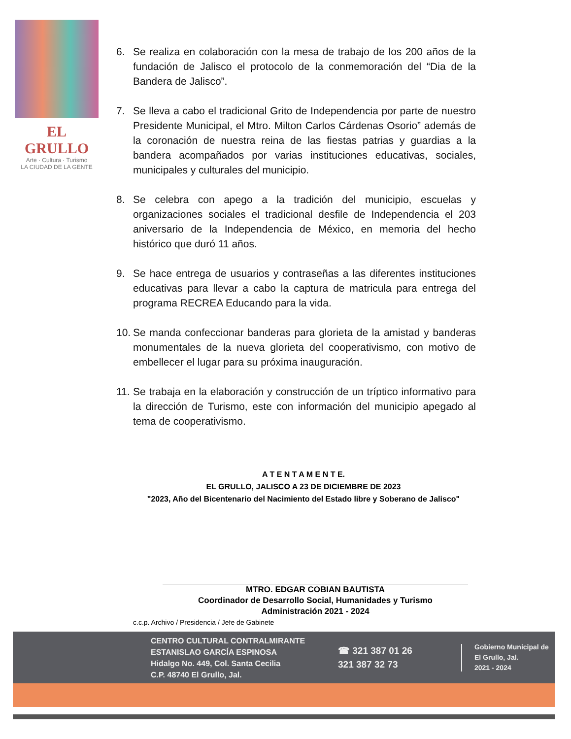EL GRULLO
Arte · Cultura · Turismo
LA CIUDAD DE LA GENTE
6. Se realiza en colaboración con la mesa de trabajo de los 200 años de la fundación de Jalisco el protocolo de la conmemoración del “Dia de la Bandera de Jalisco”.
7. Se lleva a cabo el tradicional Grito de Independencia por parte de nuestro Presidente Municipal, el Mtro. Milton Carlos Cárdenas Osorio” además de la coronación de nuestra reina de las fiestas patrias y guardias a la bandera acompañados por varias instituciones educativas, sociales, municipales y culturales del municipio.
8. Se celebra con apego a la tradición del municipio, escuelas y organizaciones sociales el tradicional desfile de Independencia el 203 aniversario de la Independencia de México, en memoria del hecho histórico que duró 11 años.
9. Se hace entrega de usuarios y contraseñas a las diferentes instituciones educativas para llevar a cabo la captura de matricula para entrega del programa RECREA Educando para la vida.
10. Se manda confeccionar banderas para glorieta de la amistad y banderas monumentales de la nueva glorieta del cooperativismo, con motivo de embellecer el lugar para su próxima inauguración.
11. Se trabaja en la elaboración y construcción de un tríptico informativo para la dirección de Turismo, este con información del municipio apegado al tema de cooperativismo.
A T E N T A M E N T E.
EL GRULLO, JALISCO A 23 DE DICIEMBRE DE 2023
"2023, Año del Bicentenario del Nacimiento del Estado libre y Soberano de Jalisco"
MTRO. EDGAR COBIAN BAUTISTA
Coordinador de Desarrollo Social, Humanidades y Turismo
Administración 2021 - 2024
c.c.p. Archivo / Presidencia / Jefe de Gabinete
CENTRO CULTURAL CONTRALMIRANTE
ESTANISLAO GARCÍA ESPINOSA
Hidalgo No. 449, Col. Santa Cecilia
C.P. 48740 El Grullo, Jal.
☎ 321 387 01 26
321 387 32 73
Gobierno Municipal de
El Grullo, Jal.
2021 - 2024